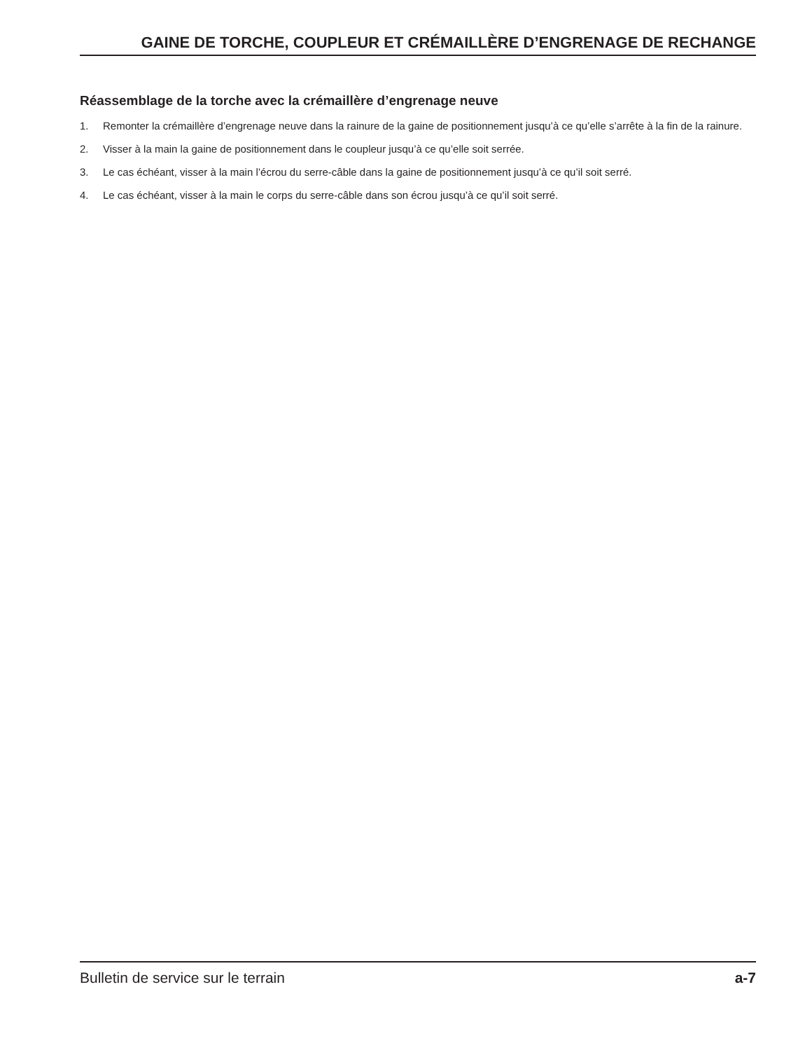GAINE DE TORCHE, COUPLEUR ET CRÉMAILLÈRE D’ENGRENAGE DE RECHANGE
Réassemblage de la torche avec la crémaillère d’engrenage neuve
1. Remonter la crémaillère d’engrenage neuve dans la rainure de la gaine de positionnement jusqu’à ce qu’elle s’arrête à la fin de la rainure.
2. Visser à la main la gaine de positionnement dans le coupleur jusqu’à ce qu’elle soit serrée.
3. Le cas échéant, visser à la main l’écrou du serre-câble dans la gaine de positionnement jusqu’à ce qu’il soit serré.
4. Le cas échéant, visser à la main le corps du serre-câble dans son écrou jusqu’à ce qu’il soit serré.
Bulletin de service sur le terrain a-7